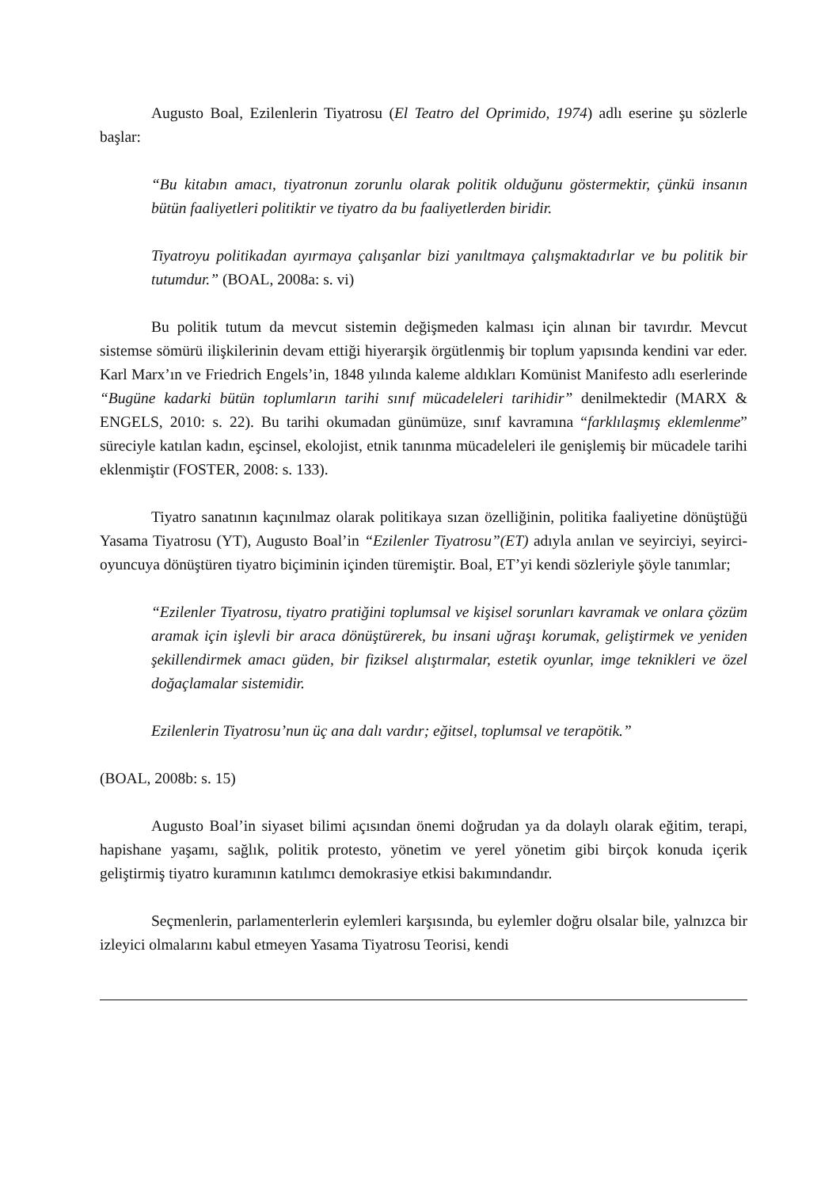Augusto Boal, Ezilenlerin Tiyatrosu (El Teatro del Oprimido, 1974) adlı eserine şu sözlerle başlar:
“Bu kitabın amacı, tiyatronun zorunlu olarak politik olduğunu göstermektir, çünkü insanın bütün faaliyetleri politiktir ve tiyatro da bu faaliyetlerden biridir.
Tiyatroyu politikadan ayırmaya çalışanlar bizi yanıltmaya çalışmaktadırlar ve bu politik bir tutumdur.” (BOAL, 2008a: s. vi)
Bu politik tutum da mevcut sistemin değişmeden kalması için alınan bir tavırdır. Mevcut sistemse sömürü ilişkilerinin devam ettiği hiyerarşik örgütlenmiş bir toplum yapısında kendini var eder. Karl Marx’ın ve Friedrich Engels’in, 1848 yılında kaleme aldıkları Komünist Manifesto adlı eserlerinde “Bugüne kadarki bütün toplumların tarihi sınıf mücadeleleri tarihidir” denilmektedir (MARX & ENGELS, 2010: s. 22). Bu tarihi okumadan günümüze, sınıf kavramına “farklılaşmış eklemlenme” süreciyle katılan kadın, eşcinsel, ekolojist, etnik tanınma mücadeleleri ile genişlemiş bir mücadele tarihi eklenmiştir (FOSTER, 2008: s. 133).
Tiyatro sanatının kaçınılmaz olarak politikaya sızan özelliğinin, politika faaliyetine dönüştüğü Yasama Tiyatrosu (YT), Augusto Boal’in “Ezilenler Tiyatrosu”(ET) adıyla anılan ve seyirciyi, seyirci-oyuncuya dönüştüren tiyatro biçiminin içinden türemiştir. Boal, ET’yi kendi sözleriyle şöyle tanımlar;
“Ezilenler Tiyatrosu, tiyatro pratiğini toplumsal ve kişisel sorunları kavramak ve onlara çözüm aramak için işlevli bir araca dönüştürerek, bu insani uğraşı korumak, geliştirmek ve yeniden şekillendirmek amacı güden, bir fiziksel alıştırmalar, estetik oyunlar, imge teknikleri ve özel doğaçlamalar sistemidir.
Ezilenlerin Tiyatrosu’nun üç ana dalı vardır; eğitsel, toplumsal ve terapötik.”
(BOAL, 2008b: s. 15)
Augusto Boal’in siyaset bilimi açısından önemi doğrudan ya da dolaylı olarak eğitim, terapi, hapishane yaşamı, sağlık, politik protesto, yönetim ve yerel yönetim gibi birçok konuda içerik geliştirmiş tiyatro kuramının katılımcı demokrasiye etkisi bakımındandır.
Seçmenlerin, parlamenterlerin eylemleri karşısında, bu eylemler doğru olsalar bile, yalnızca bir izleyici olmalarını kabul etmeyen Yasama Tiyatrosu Teorisi, kendi